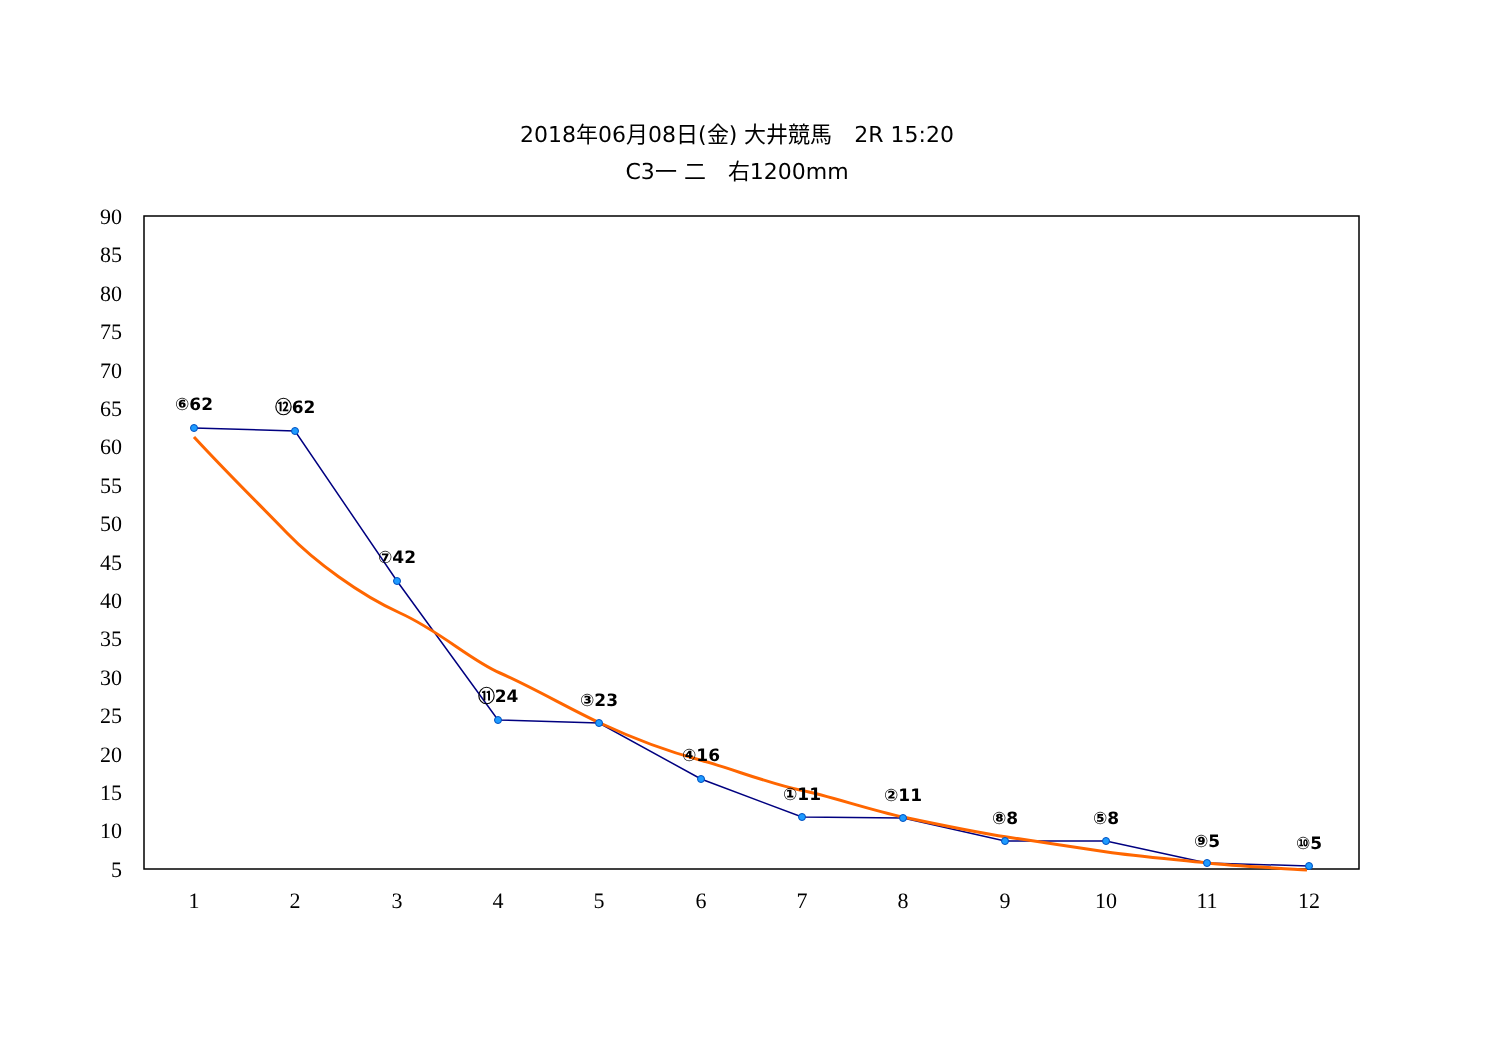2018年06月08日(金) 大井競馬　2R 15:20
C3一 二　右1200mm
90
85
80
75
70
65
60
55
50
45
40
35
30
25
20
15
10
5
1
2
3
4
5
6
7
8
9
10
11
12
⑥62
⑫62
⑦42
⑪24
③23
④16
①11
②11
⑧8
⑤8
⑨5
⑩5